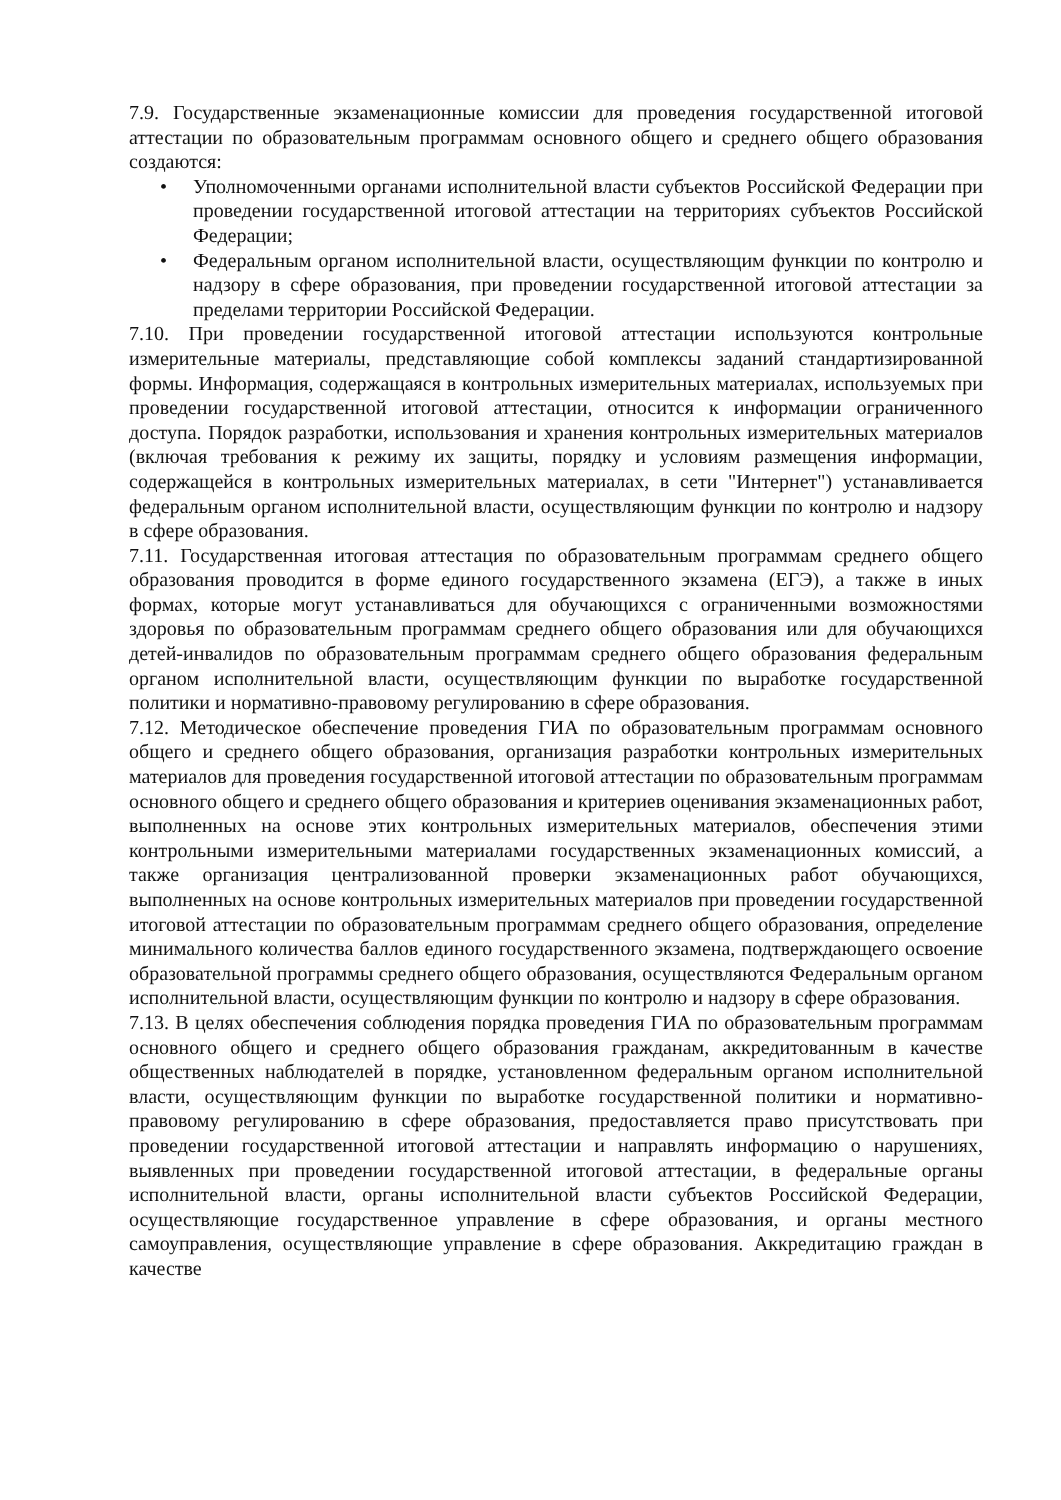7.9. Государственные экзаменационные комиссии для проведения государственной итоговой аттестации по образовательным программам основного общего и среднего общего образования создаются:
• Уполномоченными органами исполнительной власти субъектов Российской Федерации при проведении государственной итоговой аттестации на территориях субъектов Российской Федерации;
• Федеральным органом исполнительной власти, осуществляющим функции по контролю и надзору в сфере образования, при проведении государственной итоговой аттестации за пределами территории Российской Федерации.
7.10. При проведении государственной итоговой аттестации используются контрольные измерительные материалы, представляющие собой комплексы заданий стандартизированной формы. Информация, содержащаяся в контрольных измерительных материалах, используемых при проведении государственной итоговой аттестации, относится к информации ограниченного доступа. Порядок разработки, использования и хранения контрольных измерительных материалов (включая требования к режиму их защиты, порядку и условиям размещения информации, содержащейся в контрольных измерительных материалах, в сети "Интернет") устанавливается федеральным органом исполнительной власти, осуществляющим функции по контролю и надзору в сфере образования.
7.11. Государственная итоговая аттестация по образовательным программам среднего общего образования проводится в форме единого государственного экзамена (ЕГЭ), а также в иных формах, которые могут устанавливаться для обучающихся с ограниченными возможностями здоровья по образовательным программам среднего общего образования или для обучающихся детей-инвалидов по образовательным программам среднего общего образования федеральным органом исполнительной власти, осуществляющим функции по выработке государственной политики и нормативно-правовому регулированию в сфере образования.
7.12. Методическое обеспечение проведения ГИА по образовательным программам основного общего и среднего общего образования, организация разработки контрольных измерительных материалов для проведения государственной итоговой аттестации по образовательным программам основного общего и среднего общего образования и критериев оценивания экзаменационных работ, выполненных на основе этих контрольных измерительных материалов, обеспечения этими контрольными измерительными материалами государственных экзаменационных комиссий, а также организация централизованной проверки экзаменационных работ обучающихся, выполненных на основе контрольных измерительных материалов при проведении государственной итоговой аттестации по образовательным программам среднего общего образования, определение минимального количества баллов единого государственного экзамена, подтверждающего освоение образовательной программы среднего общего образования, осуществляются Федеральным органом исполнительной власти, осуществляющим функции по контролю и надзору в сфере образования.
7.13. В целях обеспечения соблюдения порядка проведения ГИА по образовательным программам основного общего и среднего общего образования гражданам, аккредитованным в качестве общественных наблюдателей в порядке, установленном федеральным органом исполнительной власти, осуществляющим функции по выработке государственной политики и нормативно-правовому регулированию в сфере образования, предоставляется право присутствовать при проведении государственной итоговой аттестации и направлять информацию о нарушениях, выявленных при проведении государственной итоговой аттестации, в федеральные органы исполнительной власти, органы исполнительной власти субъектов Российской Федерации, осуществляющие государственное управление в сфере образования, и органы местного самоуправления, осуществляющие управление в сфере образования. Аккредитацию граждан в качестве